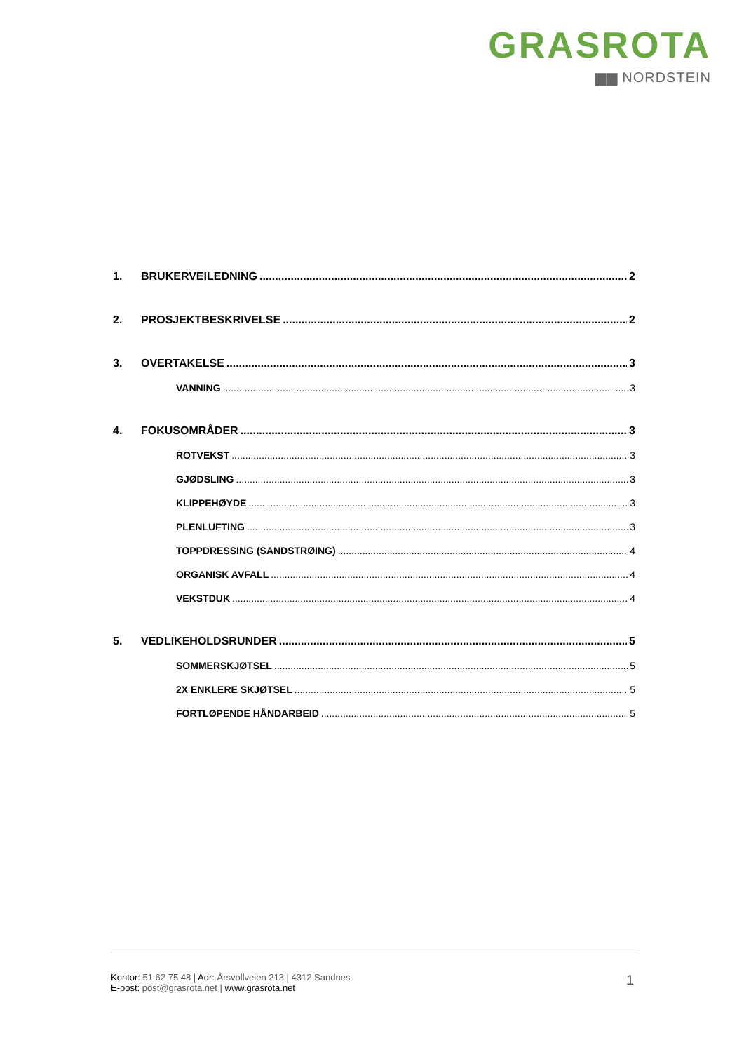GRASROTA
▆▆ NORDSTEIN
1. BRUKERVEILEDNING 2
2. PROSJEKTBESKRIVELSE 2
3. OVERTAKELSE 3
VANNING 3
4. FOKUSOMRÅDER 3
ROTVEKST 3
GJØDSLING 3
KLIPPEHØYDE 3
PLENLUFTING 3
TOPPDRESSING (SANDSTRØING) 4
ORGANISK AVFALL 4
VEKSTDUK 4
5. VEDLIKEHOLDSRUNDER 5
SOMMERSKJØTSEL 5
2X ENKLERE SKJØTSEL 5
FORTLØPENDE HÅNDARBEID 5
Kontor: 51 62 75 48 | Adr: Årsvollveien 213 | 4312 Sandnes
E-post: post@grasrota.net | www.grasrota.net
1